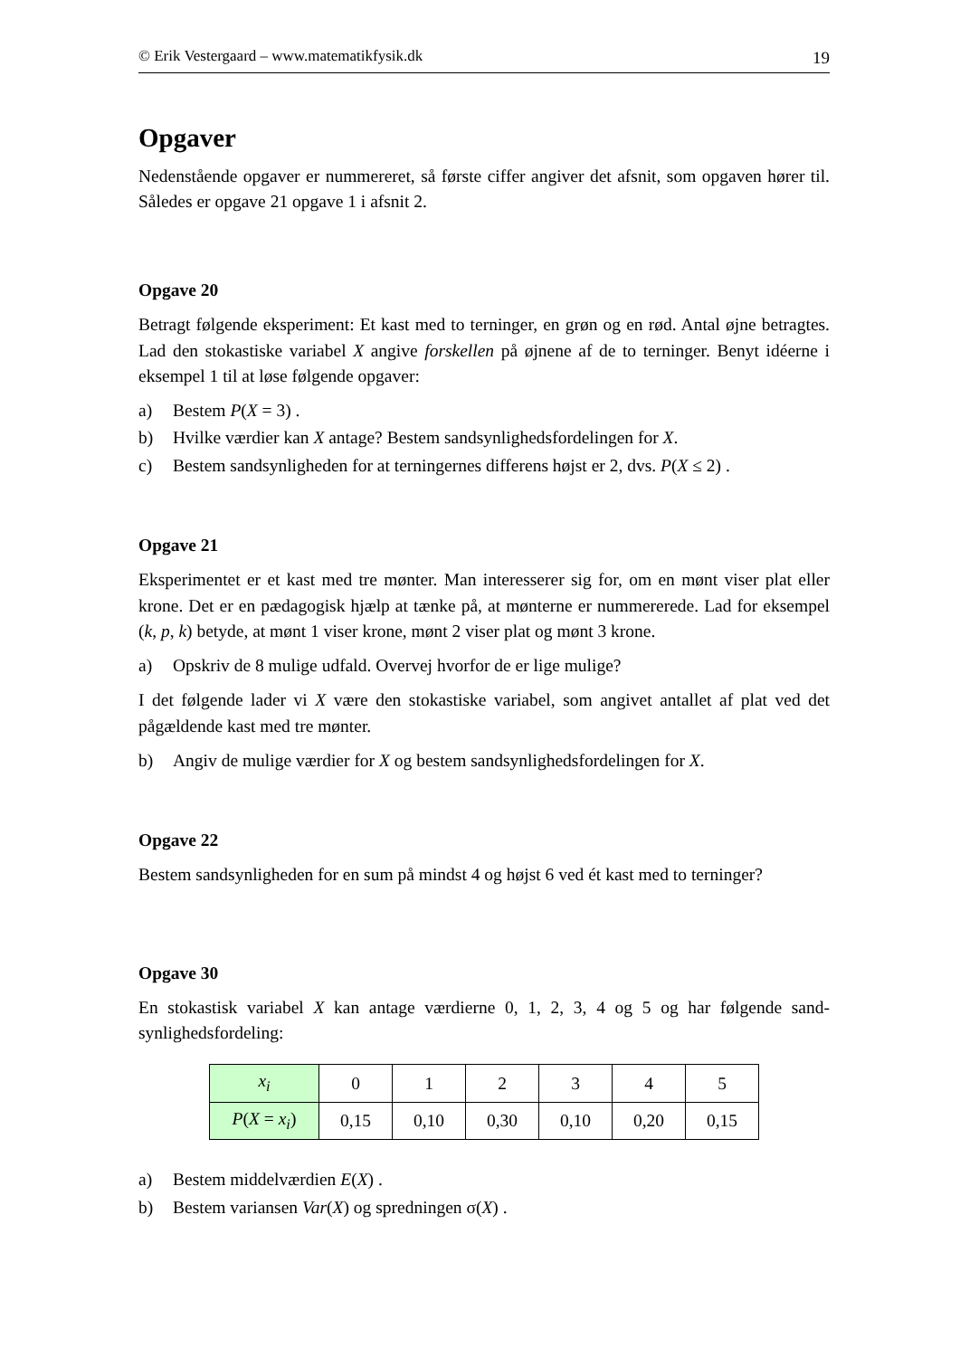© Erik Vestergaard – www.matematikfysik.dk 19
Opgaver
Nedenstående opgaver er nummereret, så første ciffer angiver det afsnit, som opgaven hører til. Således er opgave 21 opgave 1 i afsnit 2.
Opgave 20
Betragt følgende eksperiment: Et kast med to terninger, en grøn og en rød. Antal øjne betragtes. Lad den stokastiske variabel X angive forskellen på øjnene af de to terninger. Benyt idéerne i eksempel 1 til at løse følgende opgaver:
a) Bestem P(X = 3) .
b) Hvilke værdier kan X antage? Bestem sandsynlighedsfordelingen for X.
c) Bestem sandsynligheden for at terningernes differens højst er 2, dvs. P(X ≤ 2) .
Opgave 21
Eksperimentet er et kast med tre mønter. Man interesserer sig for, om en mønt viser plat eller krone. Det er en pædagogisk hjælp at tænke på, at mønterne er nummererede. Lad for eksempel (k, p, k) betyde, at mønt 1 viser krone, mønt 2 viser plat og mønt 3 krone.
a) Opskriv de 8 mulige udfald. Overvej hvorfor de er lige mulige?
I det følgende lader vi X være den stokastiske variabel, som angivet antallet af plat ved det pågældende kast med tre mønter.
b) Angiv de mulige værdier for X og bestem sandsynlighedsfordelingen for X.
Opgave 22
Bestem sandsynligheden for en sum på mindst 4 og højst 6 ved ét kast med to terninger?
Opgave 30
En stokastisk variabel X kan antage værdierne 0, 1, 2, 3, 4 og 5 og har følgende sand-synlighedsfordeling:
| x<sub>i</sub> | 0 | 1 | 2 | 3 | 4 | 5 |
| P ( X = x<sub>i</sub> ) | 0,15 | 0,10 | 0,30 | 0,10 | 0,20 | 0,15 |
a) Bestem middelværdien E(X) .
b) Bestem variansen Var(X) og spredningen σ(X) .